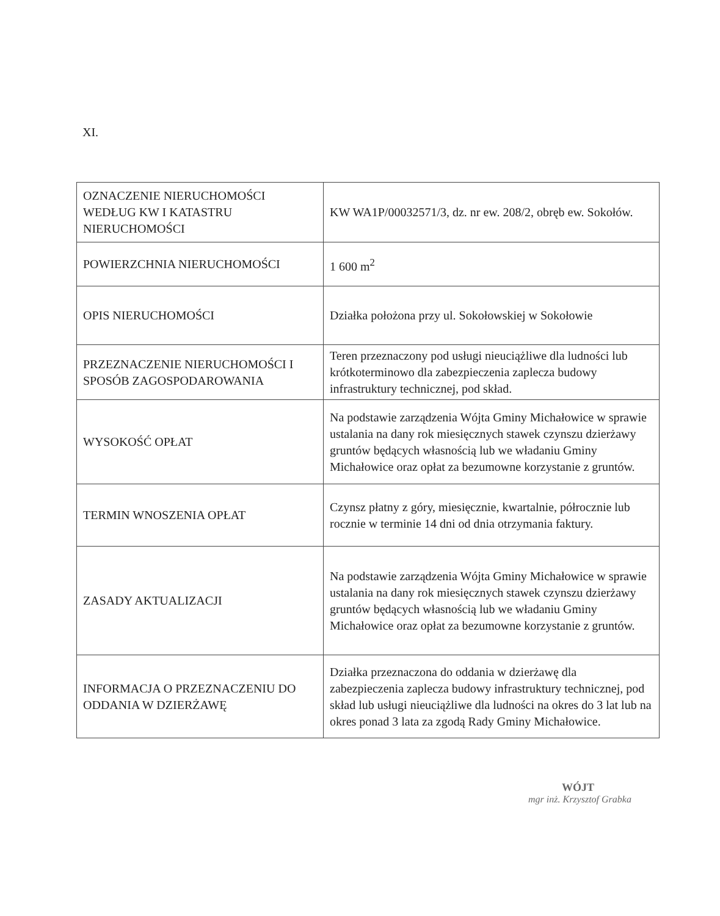XI.
| OZNACZENIE NIERUCHOMOŚCI WEDŁUG KW I KATASTRU NIERUCHOMOŚCI | KW WA1P/00032571/3, dz. nr ew. 208/2, obręb ew. Sokołów. |
| POWIERZCHNIA NIERUCHOMOŚCI | 1 600 m<sup>2</sup> |
| OPIS NIERUCHOMOŚCI | Działka położona przy ul. Sokołowskiej w Sokołowie |
| PRZEZNACZENIE NIERUCHOMOŚCI I SPOSÓB ZAGOSPODAROWANIA | Teren przeznaczony pod usługi nieuciążliwe dla ludności lub krótkoterminowo dla zabezpieczenia zaplecza budowy infrastruktury technicznej, pod skład. |
| WYSOKOŚĆ OPŁAT | Na podstawie zarządzenia Wójta Gminy Michałowice w sprawie ustalania na dany rok miesięcznych stawek czynszu dzierżawy gruntów będących własnością lub we władaniu Gminy Michałowice oraz opłat za bezumowne korzystanie z gruntów. |
| TERMIN WNOSZENIA OPŁAT | Czynsz płatny z góry, miesięcznie, kwartalnie, półrocznie lub rocznie w terminie 14 dni od dnia otrzymania faktury. |
| ZASADY AKTUALIZACJI | Na podstawie zarządzenia Wójta Gminy Michałowice w sprawie ustalania na dany rok miesięcznych stawek czynszu dzierżawy gruntów będących własnością lub we władaniu Gminy Michałowice oraz opłat za bezumowne korzystanie z gruntów. |
| INFORMACJA O PRZEZNACZENIU DO ODDANIA W DZIERŻAWĘ | Działka przeznaczona do oddania w dzierżawę dla zabezpieczenia zaplecza budowy infrastruktury technicznej, pod skład lub usługi nieuciążliwe dla ludności na okres do 3 lat lub na okres ponad 3 lata za zgodą Rady Gminy Michałowice. |
WÓJT
mgr inż. Krzysztof Grabka